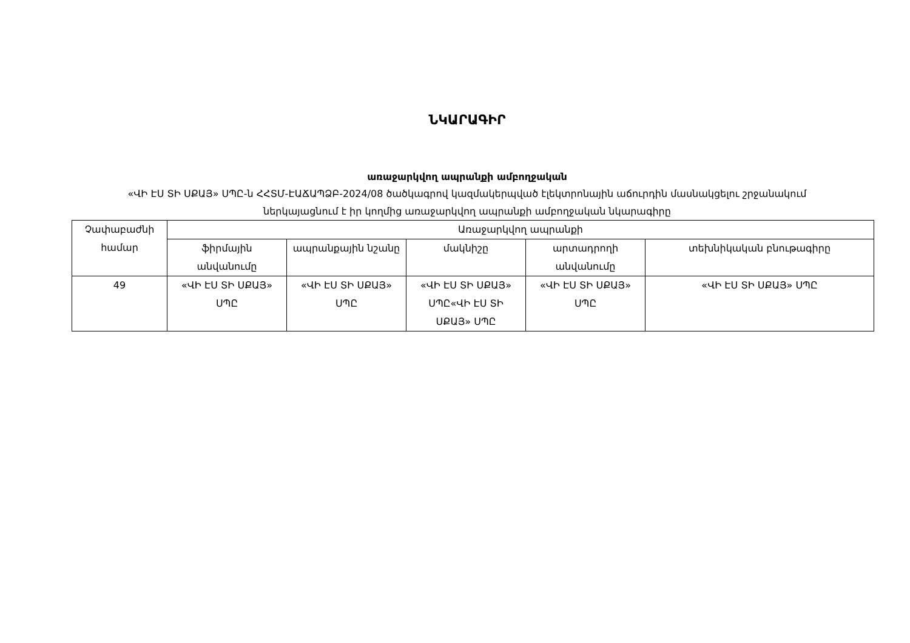ՆԿԱՐԱԳԻՐ
առաջարկվող ապրանքի ամբողջական
«ՎԻ ԷՍ ՏԻ ՍՔԱՅ» ՍՊԸ-ն ՀՀՏՄ-ԷԱՃԱՊՁԲ-2024/08 ծածկագրով կազմակերպված էլեկտրոնային աճուրդին մասնակցելու շրջանակում ներկայացնում է իր կողմից առաջարկվող ապրանքի ամբողջական նկարագիրը
| Չափաբաժնի համար | Առաջարկվող ապրանքի | | | | |
| --- | --- | --- | --- | --- | --- |
| | ֆիրմային անվանումը | ապրանքային նշանը | մակնիշը | արտադրողի անվանումը | տեխնիկական բնութագիրը |
| 49 | «ՎԻ ԷՍ ՏԻ ՍՔԱՅ» ՍՊԸ | «ՎԻ ԷՍ ՏԻ ՍՔԱՅ» ՍՊԸ | «ՎԻ ԷՍ ՏԻ ՍՔԱՅ» ՍՊԸ«ՎԻ ԷՍ ՏԻ ՍՔԱՅ» ՍՊԸ | «ՎԻ ԷՍ ՏԻ ՍՔԱՅ» ՍՊԸ | «ՎԻ ԷՍ ՏԻ ՍՔԱՅ» ՍՊԸ |